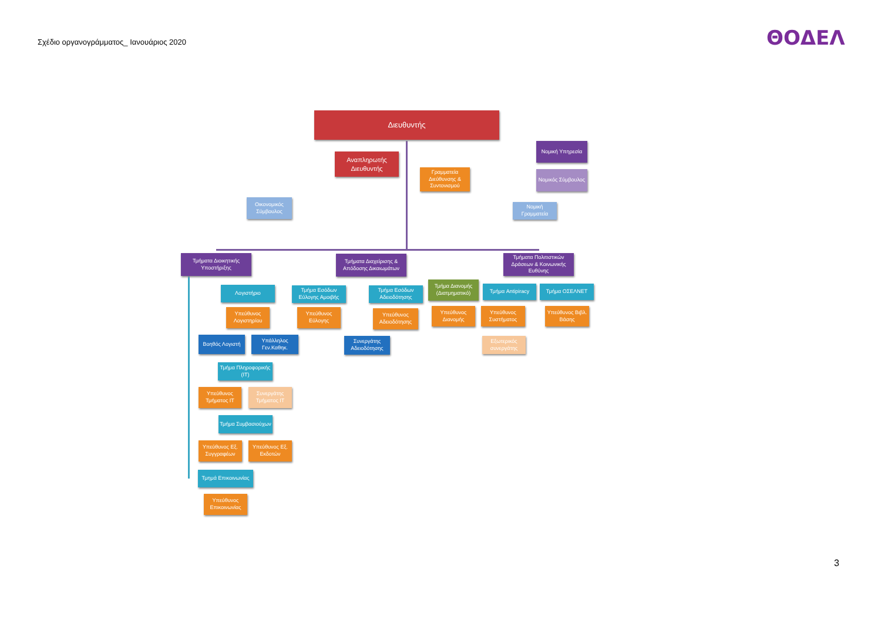Σχέδιο οργανογράμματος_ Ιανουάριος 2020
ΘΟΔΕΛ
Διευθυντής
Αναπληρωτής Διευθυντής
Γραμματεία Διεύθυνσης & Συντονισμού
Οικονομικός Σύμβουλος
Νομική Υπηρεσία
Νομικός Σύμβουλος
Νομική Γραμματεία
Τμήματα Διοικητικής Υποστήριξης
Τμήματα Διαχείρισης & Απόδοσης Δικαιωμάτων
Τμήματα Πολιτιστικών Δράσεων & Κοινωνικής Ευθύνης
Λογιστήριο
Υπεύθυνος Λογιστηρίου
Βοηθός Λογιστή
Υπάλληλος Γεν.Καθηκ.
Τμήμα Πληροφορικής (IT)
Υπεύθυνος Τμήματος IT
Συνεργάτης Τμήματος IT
Τμήμα Συμβασιούχων
Υπεύθυνος Εξ. Συγγραφέων
Υπεύθυνος Εξ. Εκδοτών
Τμημά Επικοινωνίας
Υπεύθυνος Επικοινωνίας
Τμήμα Εσόδων Εύλογης Αμοιβής
Υπεύθυνος Εύλογης
Τμήμα Εσόδων Αδειοδότησης
Υπεύθυνος Αδειοδότησης
Συνεργάτης Αδειοδότησης
Τμήμα Διανομής (Διατμηματικό)
Υπεύθυνος Διανομής
Τμήμα Antipiracy Τμήμα ΟΣΕΛΝΕΤ
Υπεύθυνος Συστήματος
Εξωτερικός συνεργάτης
Υπεύθυνος Βιβλ. Βάσης
3